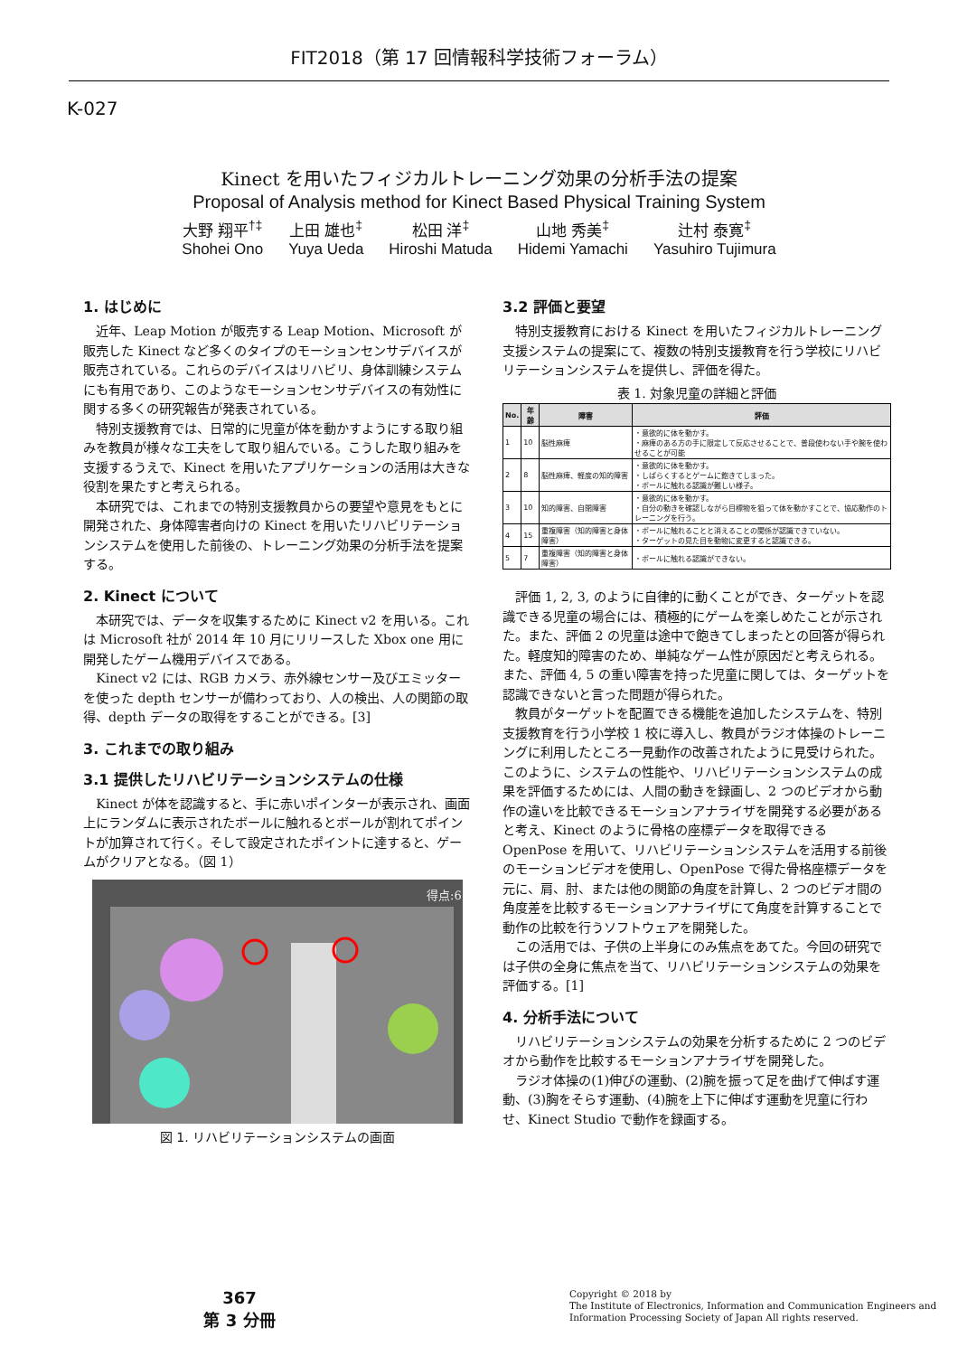FIT2018（第 17 回情報科学技術フォーラム）
K-027
Kinect を用いたフィジカルトレーニング効果の分析手法の提案
Proposal of Analysis method for Kinect Based Physical Training System
大野 翔平<sup>†‡</sup>
Shohei Ono
上田 雄也<sup>‡</sup>
Yuya Ueda
松田 洋<sup>‡</sup>
Hiroshi Matuda
山地 秀美<sup>‡</sup>
Hidemi Yamachi
辻村 泰寛<sup>‡</sup>
Yasuhiro Tujimura
1. はじめに
近年、Leap Motion が販売する Leap Motion、Microsoft が販売した Kinect など多くのタイプのモーションセンサデバイスが販売されている。これらのデバイスはリハビリ、身体訓練システムにも有用であり、このようなモーションセンサデバイスの有効性に関する多くの研究報告が発表されている。
特別支援教育では、日常的に児童が体を動かすようにする取り組みを教員が様々な工夫をして取り組んでいる。こうした取り組みを支援するうえで、Kinect を用いたアプリケーションの活用は大きな役割を果たすと考えられる。
本研究では、これまでの特別支援教員からの要望や意見をもとに開発された、身体障害者向けの Kinect を用いたリハビリテーションシステムを使用した前後の、トレーニング効果の分析手法を提案する。
2. Kinect について
本研究では、データを収集するために Kinect v2 を用いる。これは Microsoft 社が 2014 年 10 月にリリースした Xbox one 用に開発したゲーム機用デバイスである。
Kinect v2 には、RGB カメラ、赤外線センサー及びエミッターを使った depth センサーが備わっており、人の検出、人の関節の取得、depth データの取得をすることができる。[3]
3. これまでの取り組み
3.1 提供したリハビリテーションシステムの仕様
Kinect が体を認識すると、手に赤いポインターが表示され、画面上にランダムに表示されたボールに触れるとボールが割れてポイントが加算されて行く。そして設定されたポイントに達すると、ゲームがクリアとなる。（図 1）
得点:6
図 1. リハビリテーションシステムの画面
3.2 評価と要望
特別支援教育における Kinect を用いたフィジカルトレーニング支援システムの提案にて、複数の特別支援教育を行う学校にリハビリテーションシステムを提供し、評価を得た。
表 1. 対象児童の詳細と評価
| No. | 年齢 | 障害 | 評価 |
| --- | --- | --- | --- |
| 1 | 10 | 脳性麻痺 | ・意欲的に体を動かす。 ・麻痺のある方の手に限定して反応させることで、普段使わない手や腕を使わせることが可能 |
| 2 | 8 | 脳性麻痺、軽度の知的障害 | ・意欲的に体を動かす。 ・しばらくするとゲームに飽きてしまった。 ・ボールに触れる認識が難しい様子。 |
| 3 | 10 | 知的障害、自閉障害 | ・意欲的に体を動かす。 ・自分の動きを確認しながら目標物を狙って体を動かすことで、協応動作のトレーニングを行う。 |
| 4 | 15 | 重複障害（知的障害と身体障害） | ・ボールに触れることと消えることの関係が認識できていない。 ・ターゲットの見た目を動物に変更すると認識できる。 |
| 5 | 7 | 重複障害（知的障害と身体障害） | ・ボールに触れる認識ができない。 |
評価 1, 2, 3, のように自律的に動くことができ、ターゲットを認識できる児童の場合には、積極的にゲームを楽しめたことが示された。また、評価 2 の児童は途中で飽きてしまったとの回答が得られた。軽度知的障害のため、単純なゲーム性が原因だと考えられる。また、評価 4, 5 の重い障害を持った児童に関しては、ターゲットを認識できないと言った問題が得られた。
教員がターゲットを配置できる機能を追加したシステムを、特別支援教育を行う小学校 1 校に導入し、教員がラジオ体操のトレーニングに利用したところ一見動作の改善されたように見受けられた。このように、システムの性能や、リハビリテーションシステムの成果を評価するためには、人間の動きを録画し、2 つのビデオから動作の違いを比較できるモーションアナライザを開発する必要があると考え、Kinect のように骨格の座標データを取得できる OpenPose を用いて、リハビリテーションシステムを活用する前後のモーションビデオを使用し、OpenPose で得た骨格座標データを元に、肩、肘、または他の関節の角度を計算し、2 つのビデオ間の角度差を比較するモーションアナライザにて角度を計算することで動作の比較を行うソフトウェアを開発した。
この活用では、子供の上半身にのみ焦点をあてた。今回の研究では子供の全身に焦点を当て、リハビリテーションシステムの効果を評価する。[1]
4. 分析手法について
リハビリテーションシステムの効果を分析するために 2 つのビデオから動作を比較するモーションアナライザを開発した。
ラジオ体操の(1)伸びの運動、(2)腕を振って足を曲げて伸ばす運動、(3)胸をそらす運動、(4)腕を上下に伸ばす運動を児童に行わせ、Kinect Studio で動作を録画する。
367
第 3 分冊
Copyright © 2018 by
The Institute of Electronics, Information and Communication Engineers and
Information Processing Society of Japan All rights reserved.